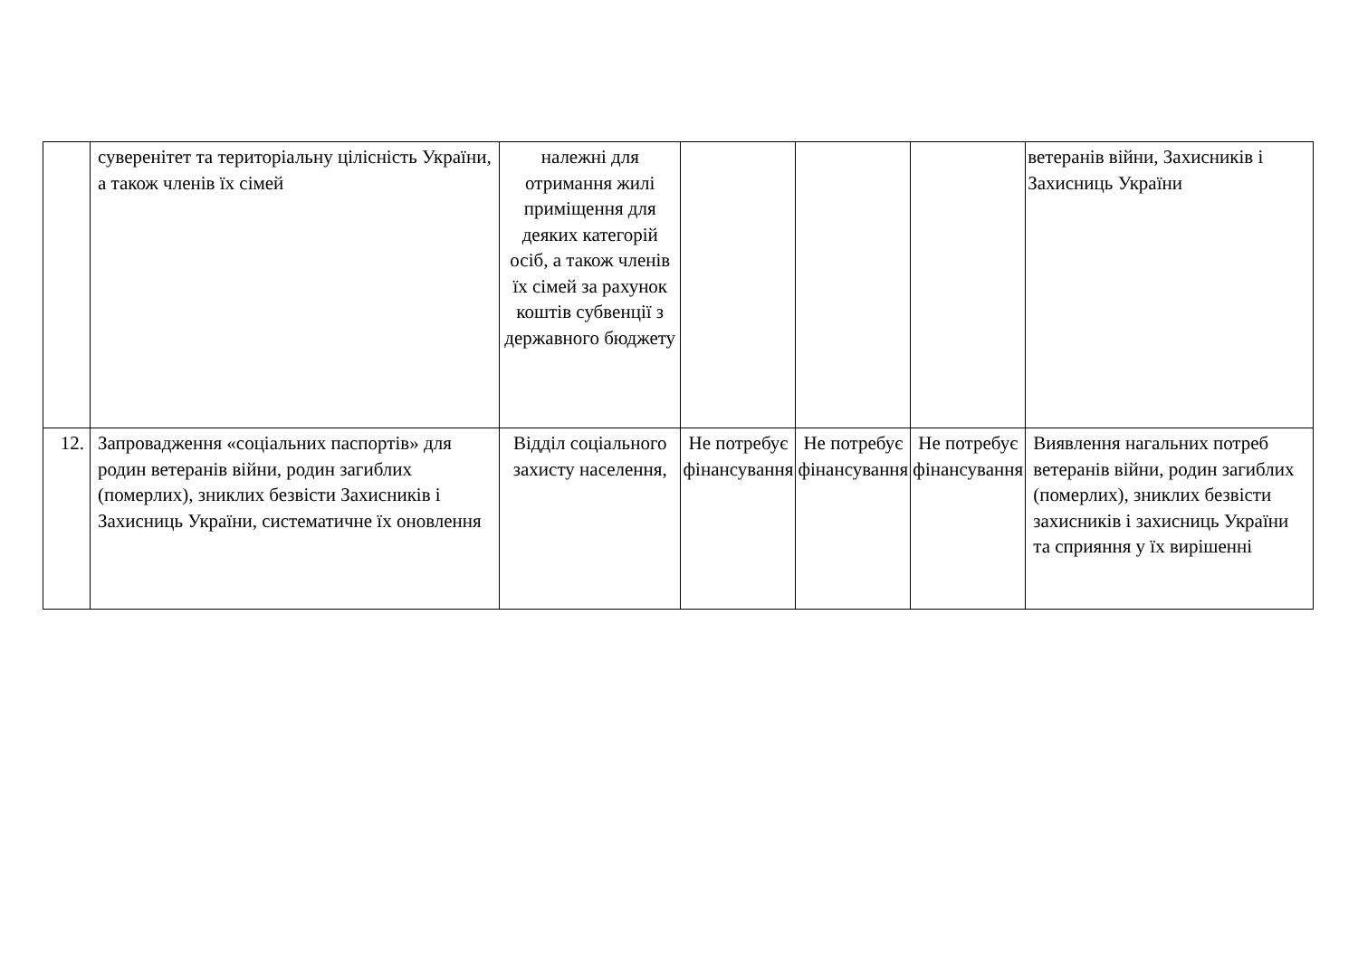| | суверенітет та територіальну цілісність України, а також членів їх сімей | належні для отримання жилі приміщення для деяких категорій осіб, а також членів їх сімей за рахунок коштів субвенції з державного бюджету | | | | ветеранів війни, Захисників і Захисниць України |
| 12. | Запровадження «соціальних паспортів» для родин ветеранів війни, родин загиблих (померлих), зниклих безвісти Захисників і Захисниць України, систематичне їх оновлення | Відділ соціального захисту населення, | Не потребує фінансування | Не потребує фінансування | Не потребує фінансування | Виявлення нагальних потреб ветеранів війни, родин загиблих (померлих), зниклих безвісти захисників і захисниць України та сприяння у їх вирішенні |